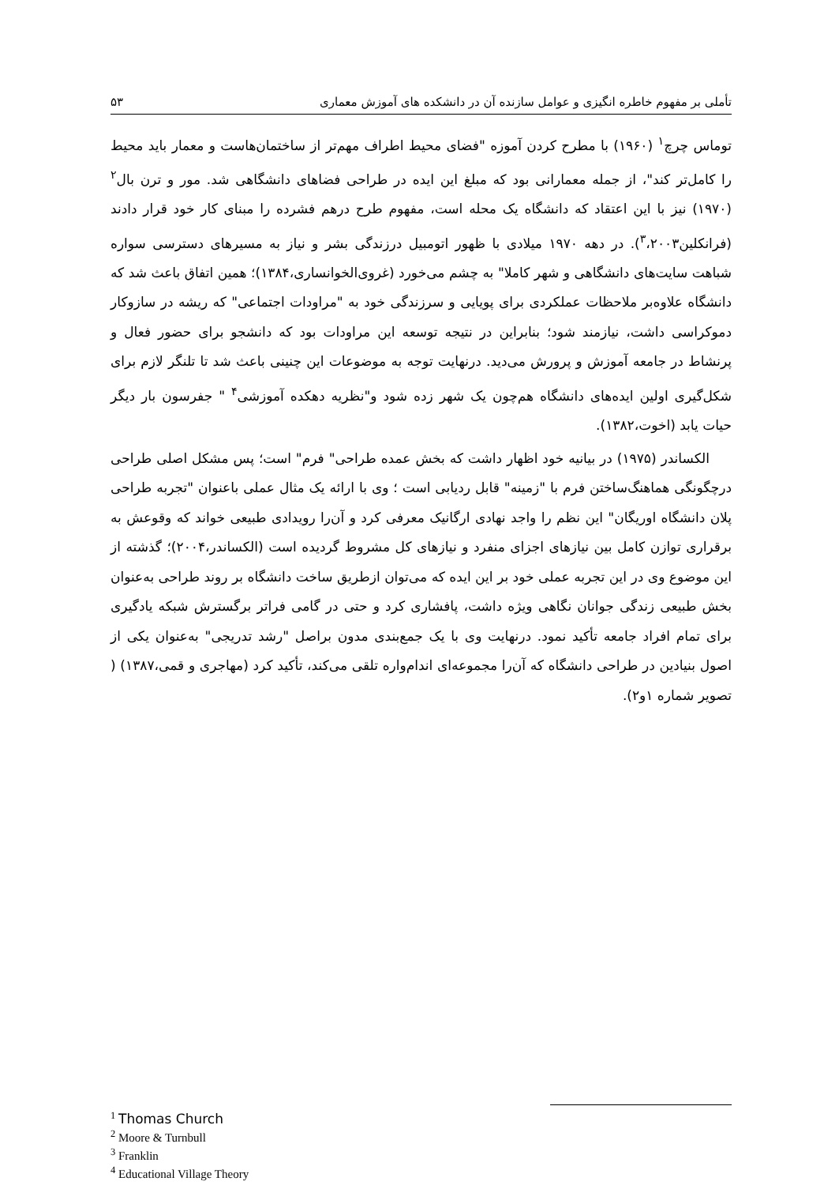تأملی بر مفهوم خاطره انگیزی و عوامل سازنده آن در دانشکده های آموزش معماری ۵۳
توماس چرچ<sup>۱</sup> (۱۹۶۰) با مطرح کردن آموزه "فضای محیط اطراف مهم‌تر از ساختمان‌هاست و معمار باید محیط را کامل‌تر کند"، از جمله معمارانی بود که مبلغ این ایده در طراحی فضاهای دانشگاهی شد. مور و ترن بال<sup>۲</sup> (۱۹۷۰) نیز با این اعتقاد که دانشگاه یک محله است، مفهوم طرح درهم فشرده را مبنای کار خود قرار دادند (فرانکلین<sup>۳</sup>،۲۰۰۳). در دهه ۱۹۷۰ میلادی با ظهور اتومبیل درزندگی بشر و نیاز به مسیرهای دسترسی سواره شباهت سایت‌های دانشگاهی و شهر کاملا" به چشم می‌خورد (غروی‌الخوانساری،۱۳۸۴)؛ همین اتفاق باعث شد که دانشگاه علاوه‌بر ملاحظات عملکردی برای پویایی و سرزندگی خود به "مراودات اجتماعی" که ریشه در سازوکار دموکراسی داشت، نیازمند شود؛ بنابراین در نتیجه توسعه این مراودات بود که دانشجو برای حضور فعال و پرنشاط در جامعه آموزش و پرورش می‌دید. درنهایت توجه به موضوعات این چنینی باعث شد تا تلنگر لازم برای شکل‌گیری اولین ایده‌های دانشگاه هم‌چون یک شهر زده شود و"نظریه دهکده آموزشی<sup>۴</sup> " جفرسون بار دیگر حیات یابد (اخوت،۱۳۸۲).
الکساندر (۱۹۷۵) در بیانیه خود اظهار داشت که بخش عمده طراحی" فرم" است؛ پس مشکل اصلی طراحی درچگونگی هماهنگ‌ساختن فرم با "زمینه" قابل ردیابی است ؛ وی با ارائه یک مثال عملی باعنوان "تجربه طراحی پلان دانشگاه اوریگان" این نظم را واجد نهادی ارگانیک معرفی کرد و آن‌را رویدادی طبیعی خواند که وقوعش به برقراری توازن کامل بین نیازهای اجزای منفرد و نیازهای کل مشروط گردیده است (الکساندر،۲۰۰۴)؛ گذشته از این موضوع وی در این تجربه عملی خود بر این ایده که می‌توان ازطریق ساخت دانشگاه بر روند طراحی به‌عنوان بخش طبیعی زندگی جوانان نگاهی ویژه داشت، پافشاری کرد و حتی در گامی فراتر برگسترش شبکه یادگیری برای تمام افراد جامعه تأکید نمود. درنهایت وی با یک جمع‌بندی مدون براصل "رشد تدریجی" به‌عنوان یکی از اصول بنیادین در طراحی دانشگاه که آن‌را مجموعه‌ای اندام‌واره تلقی می‌کند، تأکید کرد (مهاجری و قمی،۱۳۸۷) ( تصویر شماره ۱و۲).
<sup>1</sup> Thomas Church
<sup>2</sup> Moore & Turnbull
<sup>3</sup> Franklin
<sup>4</sup> Educational Village Theory